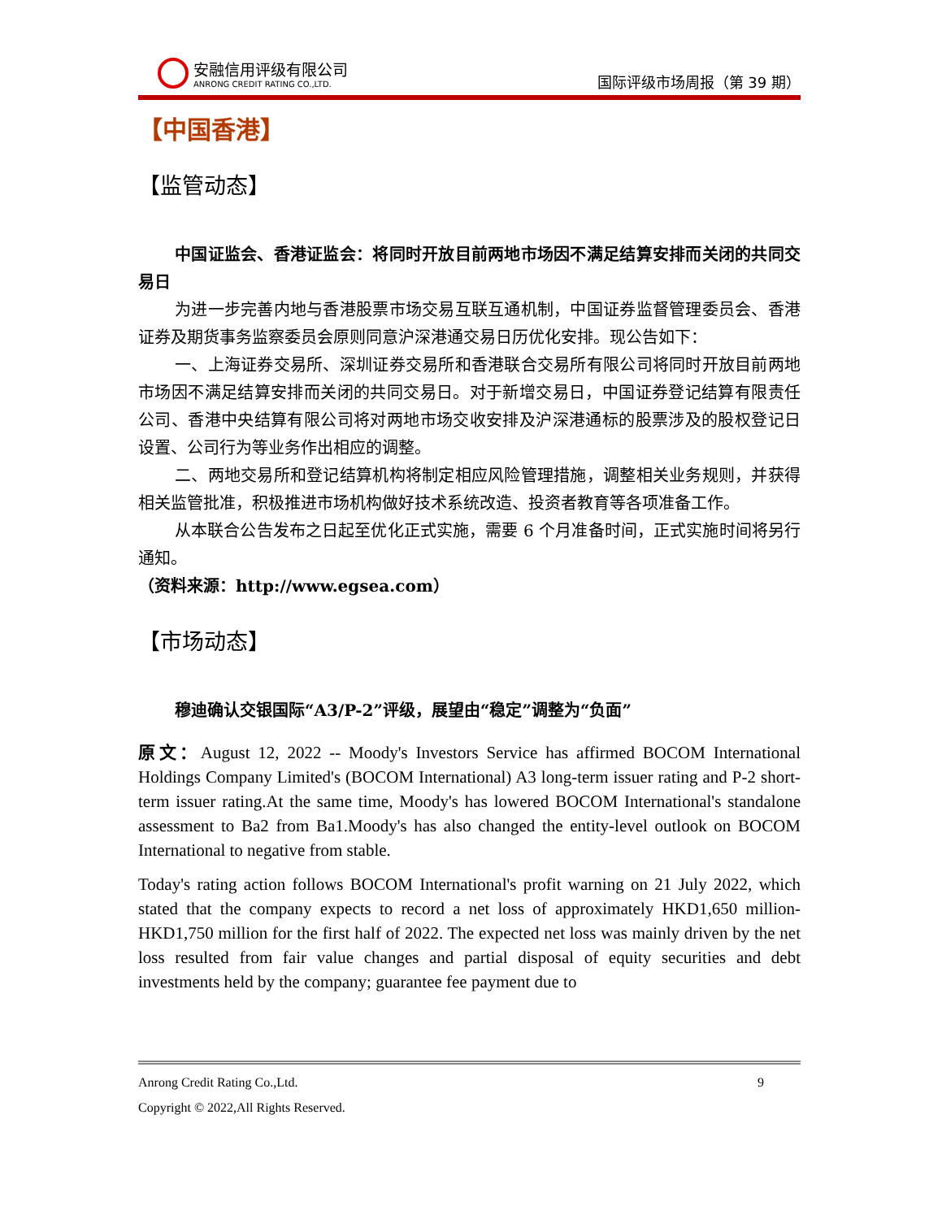安融信用评级有限公司
ANRONG CREDIT RATING CO.,LTD.
国际评级市场周报（第 39 期）
【中国香港】
【监管动态】
中国证监会、香港证监会：将同时开放目前两地市场因不满足结算安排而关闭的共同交易日
为进一步完善内地与香港股票市场交易互联互通机制，中国证券监督管理委员会、香港证券及期货事务监察委员会原则同意沪深港通交易日历优化安排。现公告如下：
一、上海证券交易所、深圳证券交易所和香港联合交易所有限公司将同时开放目前两地市场因不满足结算安排而关闭的共同交易日。对于新增交易日，中国证券登记结算有限责任公司、香港中央结算有限公司将对两地市场交收安排及沪深港通标的股票涉及的股权登记日设置、公司行为等业务作出相应的调整。
二、两地交易所和登记结算机构将制定相应风险管理措施，调整相关业务规则，并获得相关监管批准，积极推进市场机构做好技术系统改造、投资者教育等各项准备工作。
从本联合公告发布之日起至优化正式实施，需要 6 个月准备时间，正式实施时间将另行通知。
（资料来源：http://www.egsea.com）
【市场动态】
穆迪确认交银国际“A3/P-2”评级，展望由“稳定”调整为“负面”
原文：August 12, 2022 -- Moody's Investors Service has affirmed BOCOM International Holdings Company Limited's (BOCOM International) A3 long-term issuer rating and P-2 short-term issuer rating.At the same time, Moody's has lowered BOCOM International's standalone assessment to Ba2 from Ba1.Moody's has also changed the entity-level outlook on BOCOM International to negative from stable.
Today's rating action follows BOCOM International's profit warning on 21 July 2022, which stated that the company expects to record a net loss of approximately HKD1,650 million-HKD1,750 million for the first half of 2022. The expected net loss was mainly driven by the net loss resulted from fair value changes and partial disposal of equity securities and debt investments held by the company; guarantee fee payment due to
Anrong Credit Rating Co.,Ltd. 9
Copyright © 2022,All Rights Reserved.